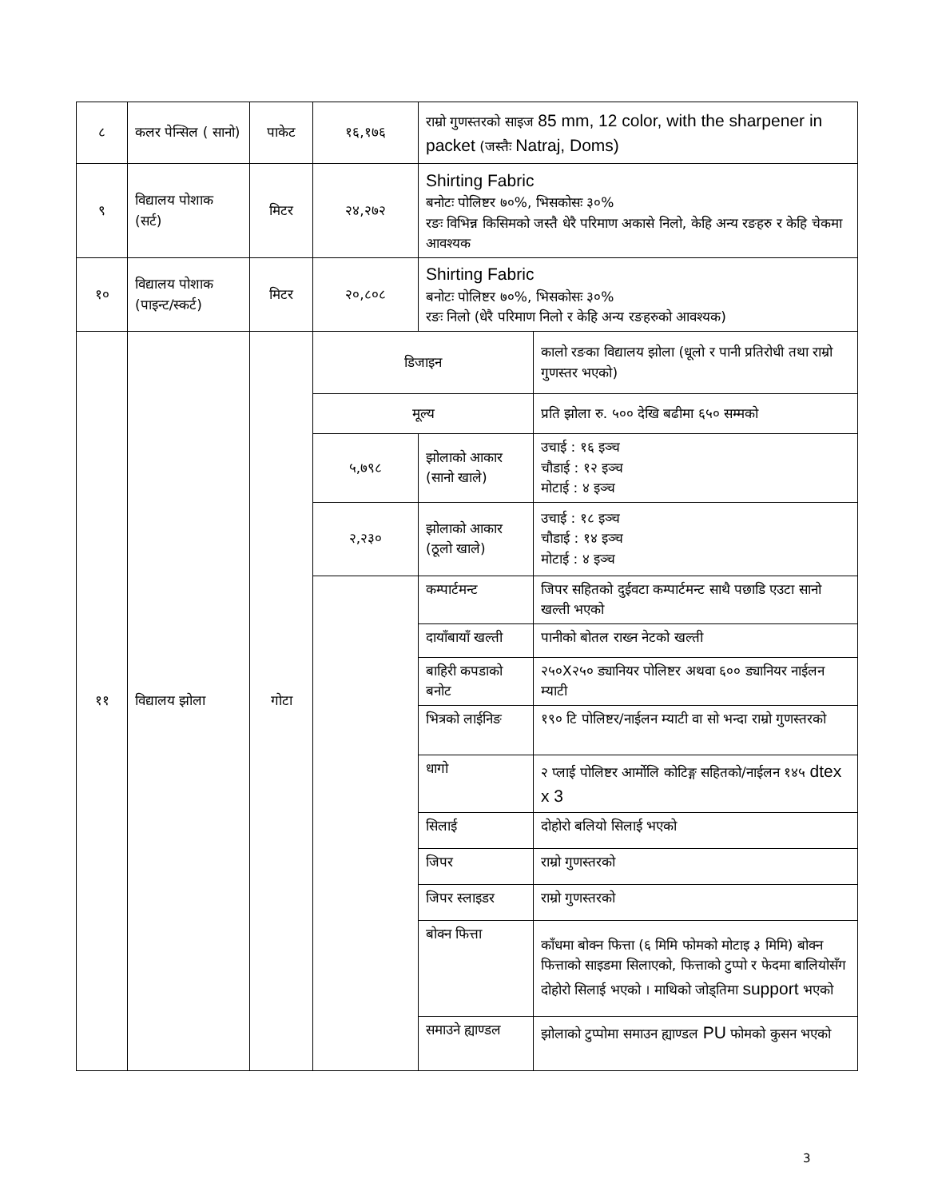| ८ | कलर पेन्सिल ( सानो) | पाकेट | १६,१७६ | राम्रो गुणस्तरको साइज 85 mm, 12 color, with the sharpener in packet (जस्तैः Natraj, Doms) | |
| ९ | विद्यालय पोशाक (सर्ट) | मिटर | २४,२७२ | Shirting Fabric बनोटः पोलिष्टर ७०%, भिसकोसः ३०% रङः विभिन्न किसिमको जस्तै धेरै परिमाण अकासे निलो, केहि अन्य रङहरु र केहि चेकमा आवश्यक | |
| १० | विद्यालय पोशाक (पाइन्ट/स्कर्ट) | मिटर | २०,८०८ | Shirting Fabric बनोटः पोलिष्टर ७०%, भिसकोसः ३०% रङः निलो (धेरै परिमाण निलो र केहि अन्य रङहरुको आवश्यक) | |
| ११ | विद्यालय झोला | गोटा | डिजाइन | | कालो रङका विद्यालय झोला (धूलो र पानी प्रतिरोधी तथा राम्रो गुणस्तर भएको) |
| | | | मूल्य | | प्रति झोला रु. ५०० देखि बढीमा ६५० सम्मको |
| | | | ५,७९८ | झोलाको आकार (सानो खाले) | उचाई : १६ इञ्च चौडाई : १२ इञ्च मोटाई : ४ इञ्च |
| | | | २,२३० | झोलाको आकार (ठूलो खाले) | उचाई : १८ इञ्च चौडाई : १४ इञ्च मोटाई : ४ इञ्च |
| | | | | कम्पार्टमन्ट | जिपर सहितको दुईवटा कम्पार्टमन्ट साथै पछाडि एउटा सानो खल्ती भएको |
| | | | | दायाँबायाँ खल्ती | पानीको बोतल राख्न नेटको खल्ती |
| | | | | बाहिरी कपडाको बनोट | २५०X२५० ड्यानियर पोलिष्टर अथवा ६०० ड्यानियर नाईलन म्याटी |
| | | | | भित्रको लाईनिङ | १९० टि पोलिष्टर/नाईलन म्याटी वा सो भन्दा राम्रो गुणस्तरको |
| | | | | धागो | २ प्लाई पोलिष्टर आर्मोलि कोटिङ्ग सहितको/नाईलन १४५ dtex x 3 |
| | | | | सिलाई | दोहोरो बलियो सिलाई भएको |
| | | | | जिपर | राम्रो गुणस्तरको |
| | | | | जिपर स्लाइडर | राम्रो गुणस्तरको |
| | | | | बोक्न फित्ता | काँधमा बोक्न फित्ता (६ मिमि फोमको मोटाइ ३ मिमि) बोक्न फित्ताको साइडमा सिलाएको, फित्ताको टुप्पो र फेदमा बालियोसँग दोहोरो सिलाई भएको । माथिको जोड्तिमा support भएको |
| | | | | समाउने ह्याण्डल | झोलाको टुप्पोमा समाउन ह्याण्डल PU फोमको कुसन भएको |
3